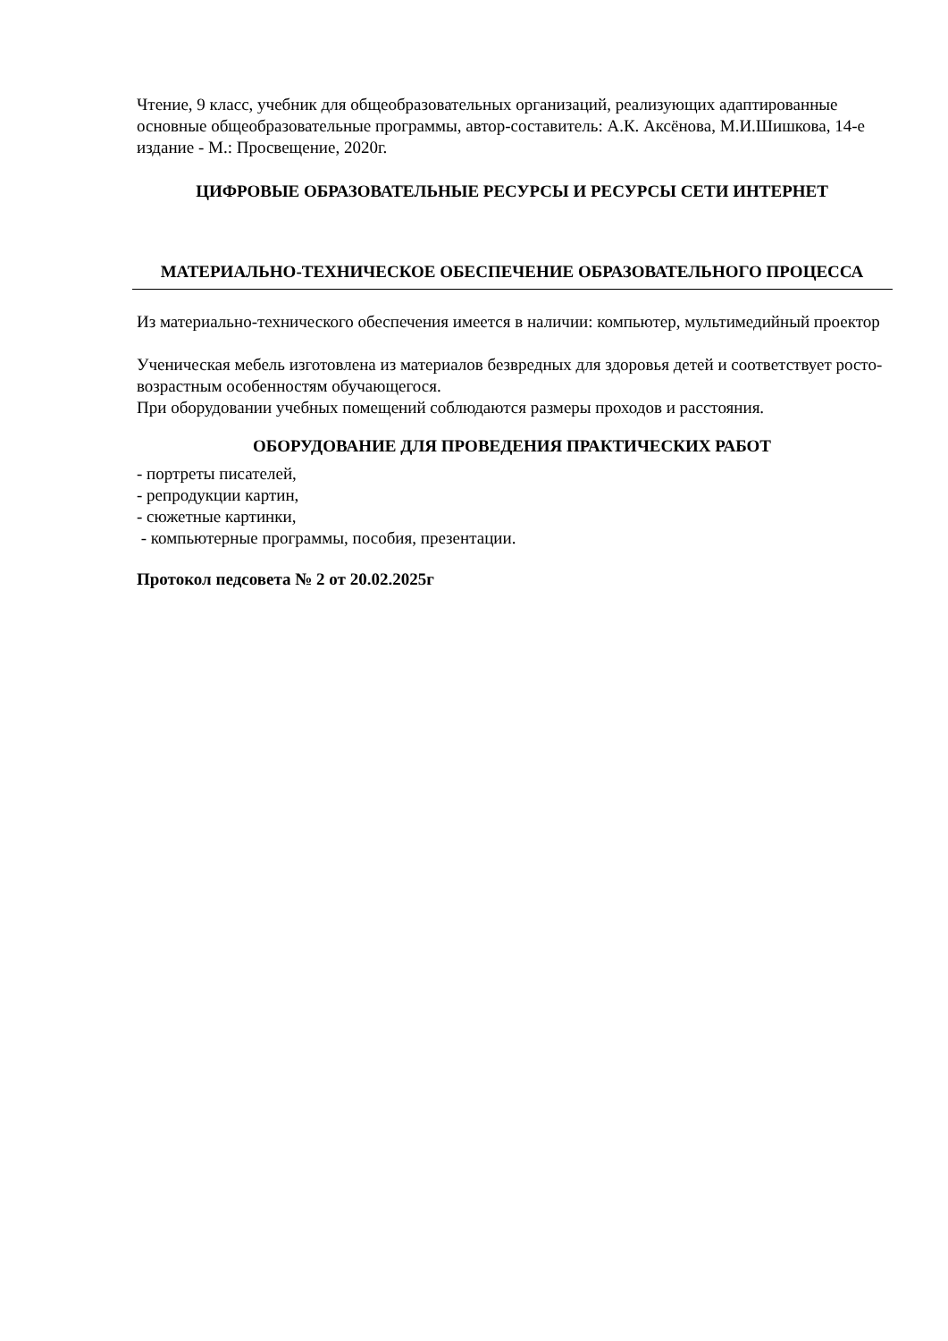Чтение, 9 класс, учебник для общеобразовательных организаций, реализующих адаптированные основные общеобразовательные программы, автор-составитель: А.К. Аксёнова, М.И.Шишкова, 14-е издание - М.: Просвещение, 2020г.
ЦИФРОВЫЕ ОБРАЗОВАТЕЛЬНЫЕ РЕСУРСЫ И РЕСУРСЫ СЕТИ ИНТЕРНЕТ
МАТЕРИАЛЬНО-ТЕХНИЧЕСКОЕ ОБЕСПЕЧЕНИЕ ОБРАЗОВАТЕЛЬНОГО ПРОЦЕССА
Из материально-технического обеспечения имеется в наличии: компьютер, мультимедийный проектор
Ученическая мебель изготовлена из материалов безвредных для здоровья детей и соответствует росто-возрастным особенностям обучающегося.
При оборудовании учебных помещений соблюдаются размеры проходов и расстояния.
ОБОРУДОВАНИЕ ДЛЯ ПРОВЕДЕНИЯ ПРАКТИЧЕСКИХ РАБОТ
- портреты писателей,
- репродукции картин,
- сюжетные картинки,
- компьютерные программы, пособия, презентации.
Протокол педсовета № 2 от 20.02.2025г